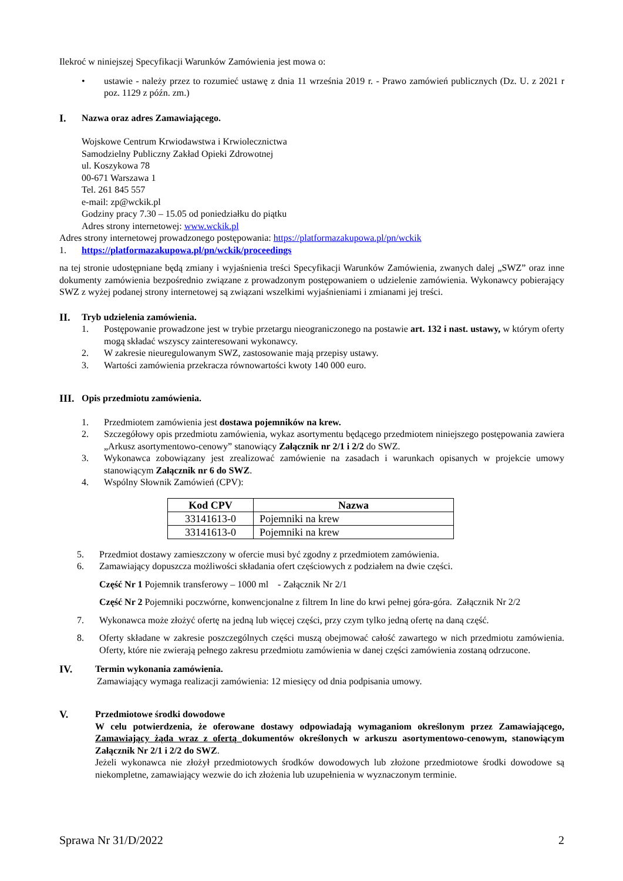Ilekroć w niniejszej Specyfikacji Warunków Zamówienia jest mowa o:
• ustawie - należy przez to rozumieć ustawę z dnia 11 września 2019 r. - Prawo zamówień publicznych (Dz. U. z 2021 r poz. 1129 z późn. zm.)
I. Nazwa oraz adres Zamawiającego.
Wojskowe Centrum Krwiodawstwa i Krwiolecznictwa
Samodzielny Publiczny Zakład Opieki Zdrowotnej
ul. Koszykowa 78
00-671 Warszawa 1
Tel. 261 845 557
e-mail: zp@wckik.pl
Godziny pracy 7.30 – 15.05 od poniedziałku do piątku
Adres strony internetowej: www.wckik.pl
Adres strony internetowej prowadzonego postępowania: https://platformazakupowa.pl/pn/wckik
1. https://platformazakupowa.pl/pn/wckik/proceedings
na tej stronie udostępniane będą zmiany i wyjaśnienia treści Specyfikacji Warunków Zamówienia, zwanych dalej „SWZ” oraz inne dokumenty zamówienia bezpośrednio związane z prowadzonym postępowaniem o udzielenie zamówienia. Wykonawcy pobierający SWZ z wyżej podanej strony internetowej są związani wszelkimi wyjaśnieniami i zmianami jej treści.
II. Tryb udzielenia zamówienia.
1. Postępowanie prowadzone jest w trybie przetargu nieograniczonego na postawie art. 132 i nast. ustawy, w którym oferty mogą składać wszyscy zainteresowani wykonawcy.
2. W zakresie nieuregulowanym SWZ, zastosowanie mają przepisy ustawy.
3. Wartości zamówienia przekracza równowartości kwoty 140 000 euro.
III.
Opis przedmiotu zamówienia.
1. Przedmiotem zamówienia jest dostawa pojemników na krew.
2. Szczegółowy opis przedmiotu zamówienia, wykaz asortymentu będącego przedmiotem niniejszego postępowania zawiera „Arkusz asortymentowo-cenowy” stanowiący Załącznik nr 2/1 i 2/2 do SWZ.
3. Wykonawca zobowiązany jest zrealizować zamówienie na zasadach i warunkach opisanych w projekcie umowy stanowiącym Załącznik nr 6 do SWZ.
4. Wspólny Słownik Zamówień (CPV):
| Kod CPV | Nazwa |
| --- | --- |
| 33141613-0 | Pojemniki na krew |
| 33141613-0 | Pojemniki na krew |
5. Przedmiot dostawy zamieszczony w ofercie musi być zgodny z przedmiotem zamówienia.
6. Zamawiający dopuszcza możliwości składania ofert częściowych z podziałem na dwie części.
Część Nr 1 Pojemnik transferowy – 1000 ml - Załącznik Nr 2/1
Część Nr 2 Pojemniki poczwórne, konwencjonalne z filtrem In line do krwi pełnej góra-góra. Załącznik Nr 2/2
7. Wykonawca może złożyć ofertę na jedną lub więcej części, przy czym tylko jedną ofertę na daną część.
8. Oferty składane w zakresie poszczególnych części muszą obejmować całość zawartego w nich przedmiotu zamówienia. Oferty, które nie zwierają pełnego zakresu przedmiotu zamówienia w danej części zamówienia zostaną odrzucone.
IV. Termin wykonania zamówienia.
Zamawiający wymaga realizacji zamówienia: 12 miesięcy od dnia podpisania umowy.
V. Przedmiotowe środki dowodowe
W celu potwierdzenia, że oferowane dostawy odpowiadają wymaganiom określonym przez Zamawiającego, Zamawiający żąda wraz z ofertą dokumentów określonych w arkuszu asortymentowo-cenowym, stanowiącym Załącznik Nr 2/1 i 2/2 do SWZ.
Jeżeli wykonawca nie złożył przedmiotowych środków dowodowych lub złożone przedmiotowe środki dowodowe są niekompletne, zamawiający wezwie do ich złożenia lub uzupełnienia w wyznaczonym terminie.
Sprawa Nr 31/D/2022 2